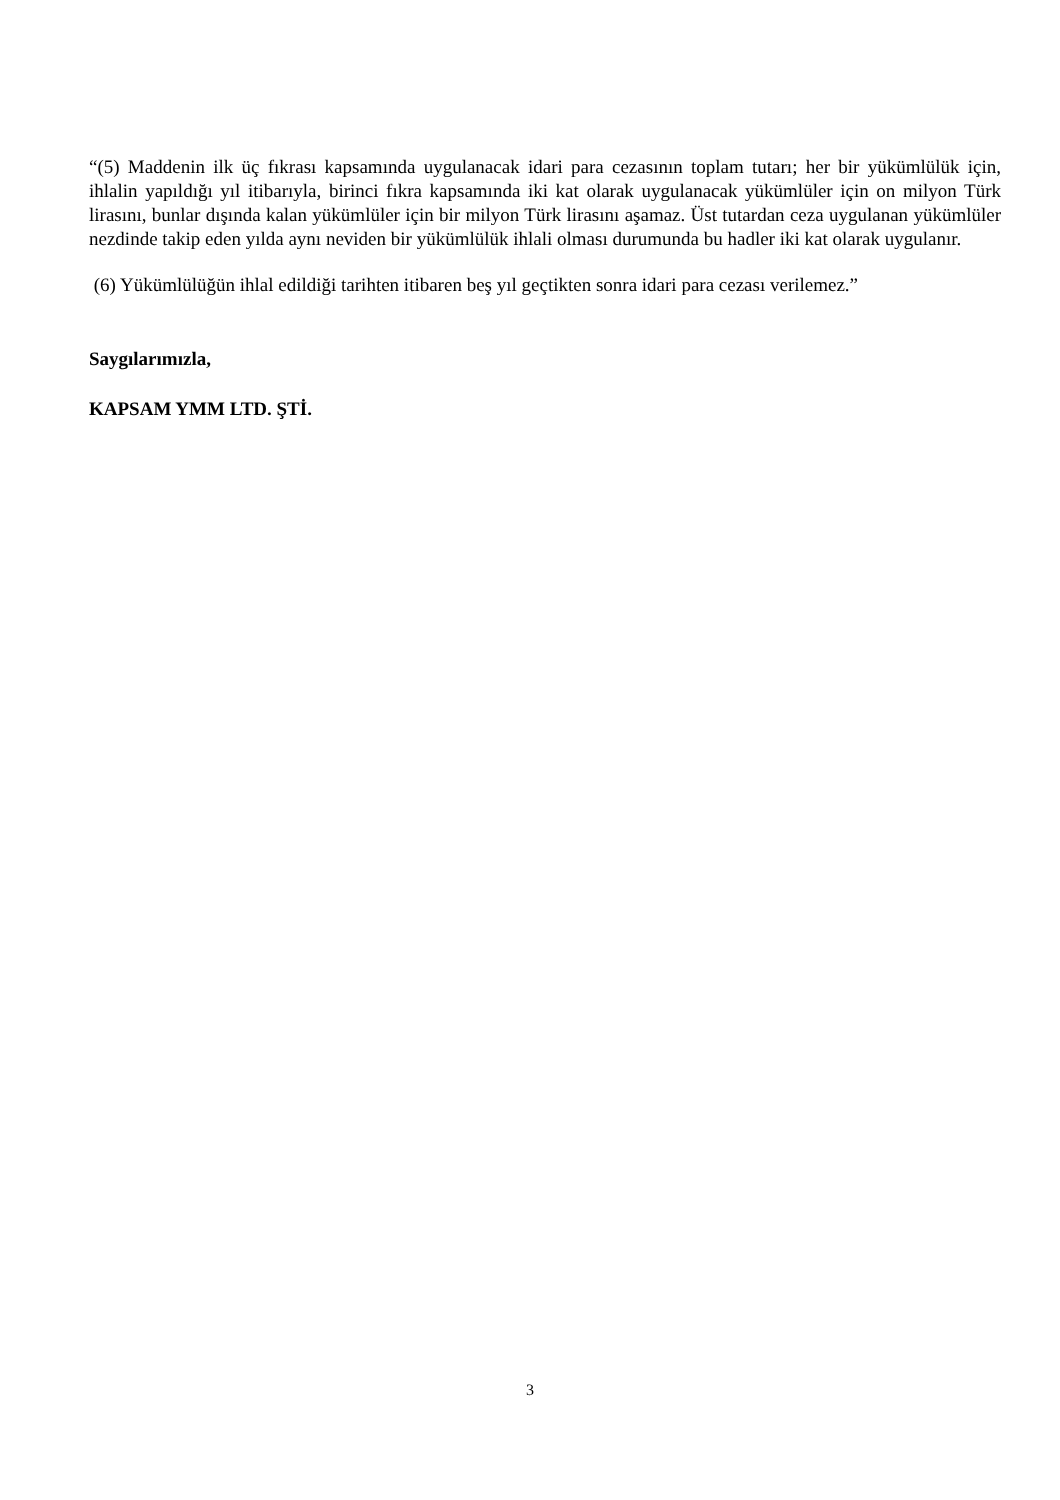“(5) Maddenin ilk üç fıkrası kapsamında uygulanacak idari para cezasının toplam tutarı; her bir yükümlülük için, ihlalin yapıldığı yıl itibarıyla, birinci fıkra kapsamında iki kat olarak uygulanacak yükümlüler için on milyon Türk lirasını, bunlar dışında kalan yükümlüler için bir milyon Türk lirasını aşamaz. Üst tutardan ceza uygulanan yükümlüler nezdinde takip eden yılda aynı neviden bir yükümlülük ihlali olması durumunda bu hadler iki kat olarak uygulanır.
(6) Yükümlülüğün ihlal edildiği tarihten itibaren beş yıl geçtikten sonra idari para cezası verilemez.”
Saygılarımızla,
KAPSAM YMM LTD. ŞTİ.
3